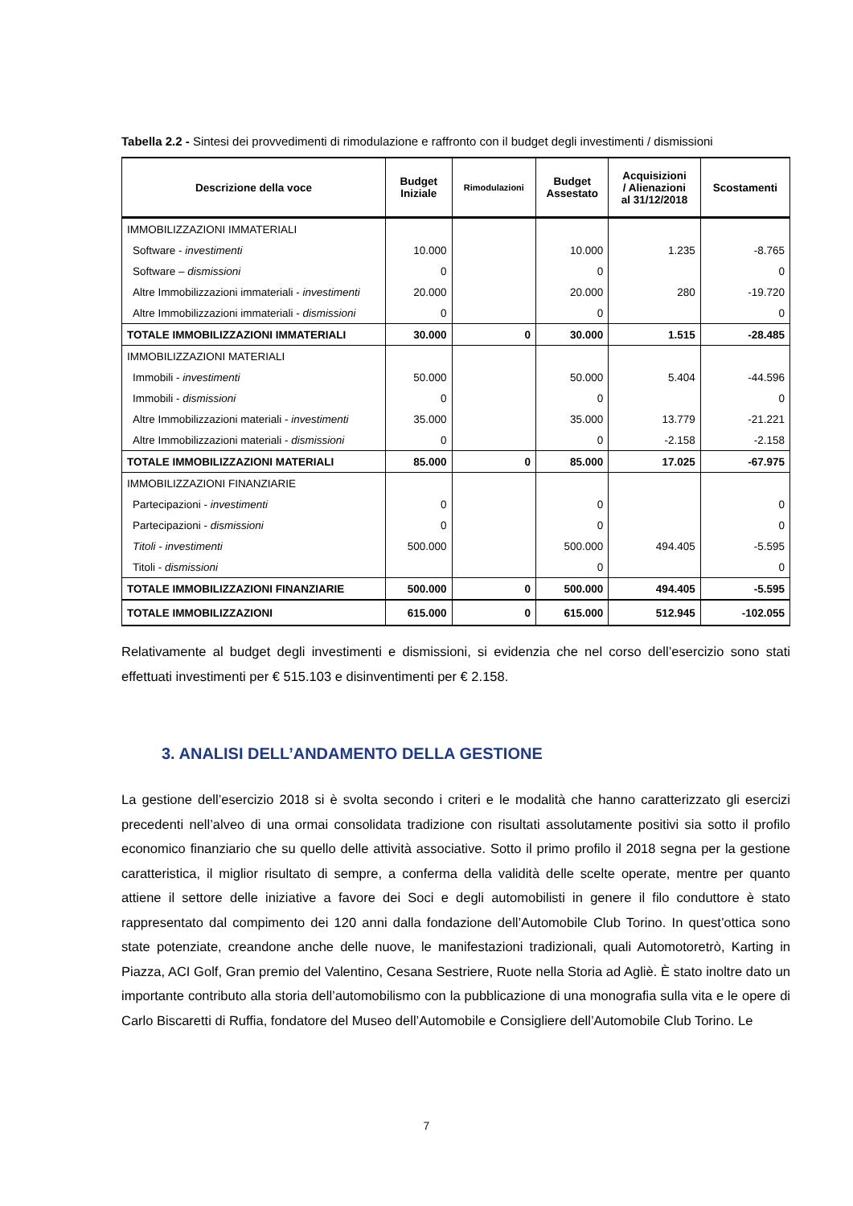Tabella 2.2 - Sintesi dei provvedimenti di rimodulazione e raffronto con il budget degli investimenti / dismissioni
| Descrizione della voce | Budget Iniziale | Rimodulazioni | Budget Assestato | Acquisizioni / Alienazioni al 31/12/2018 | Scostamenti |
| --- | --- | --- | --- | --- | --- |
| IMMOBILIZZAZIONI IMMATERIALI | | | | | |
| Software - investimenti | 10.000 | | 10.000 | 1.235 | -8.765 |
| Software – dismissioni | 0 | | 0 | | 0 |
| Altre Immobilizzazioni immateriali - investimenti | 20.000 | | 20.000 | 280 | -19.720 |
| Altre Immobilizzazioni immateriali - dismissioni | 0 | | 0 | | 0 |
| TOTALE IMMOBILIZZAZIONI IMMATERIALI | 30.000 | 0 | 30.000 | 1.515 | -28.485 |
| IMMOBILIZZAZIONI MATERIALI | | | | | |
| Immobili - investimenti | 50.000 | | 50.000 | 5.404 | -44.596 |
| Immobili - dismissioni | 0 | | 0 | | 0 |
| Altre Immobilizzazioni materiali - investimenti | 35.000 | | 35.000 | 13.779 | -21.221 |
| Altre Immobilizzazioni materiali - dismissioni | 0 | | 0 | -2.158 | -2.158 |
| TOTALE IMMOBILIZZAZIONI MATERIALI | 85.000 | 0 | 85.000 | 17.025 | -67.975 |
| IMMOBILIZZAZIONI FINANZIARIE | | | | | |
| Partecipazioni - investimenti | 0 | | 0 | | 0 |
| Partecipazioni - dismissioni | 0 | | 0 | | 0 |
| Titoli - investimenti | 500.000 | | 500.000 | 494.405 | -5.595 |
| Titoli - dismissioni | | | 0 | | 0 |
| TOTALE IMMOBILIZZAZIONI FINANZIARIE | 500.000 | 0 | 500.000 | 494.405 | -5.595 |
| TOTALE IMMOBILIZZAZIONI | 615.000 | 0 | 615.000 | 512.945 | -102.055 |
Relativamente al budget degli investimenti e dismissioni, si evidenzia che nel corso dell’esercizio sono stati effettuati investimenti per € 515.103 e disinventimenti per € 2.158.
3. ANALISI DELL’ANDAMENTO DELLA GESTIONE
La gestione dell’esercizio 2018 si è svolta secondo i criteri e le modalità che hanno caratterizzato gli esercizi precedenti nell’alveo di una ormai consolidata tradizione con risultati assolutamente positivi sia sotto il profilo economico finanziario che su quello delle attività associative. Sotto il primo profilo il 2018 segna per la gestione caratteristica, il miglior risultato di sempre, a conferma della validità delle scelte operate, mentre per quanto attiene il settore delle iniziative a favore dei Soci e degli automobilisti in genere il filo conduttore è stato rappresentato dal compimento dei 120 anni dalla fondazione dell’Automobile Club Torino. In quest’ottica sono state potenziate, creandone anche delle nuove, le manifestazioni tradizionali, quali Automotoretrò, Karting in Piazza, ACI Golf, Gran premio del Valentino, Cesana Sestriere, Ruote nella Storia ad Agliè. È stato inoltre dato un importante contributo alla storia dell’automobilismo con la pubblicazione di una monografia sulla vita e le opere di Carlo Biscaretti di Ruffia, fondatore del Museo dell’Automobile e Consigliere dell’Automobile Club Torino. Le
7